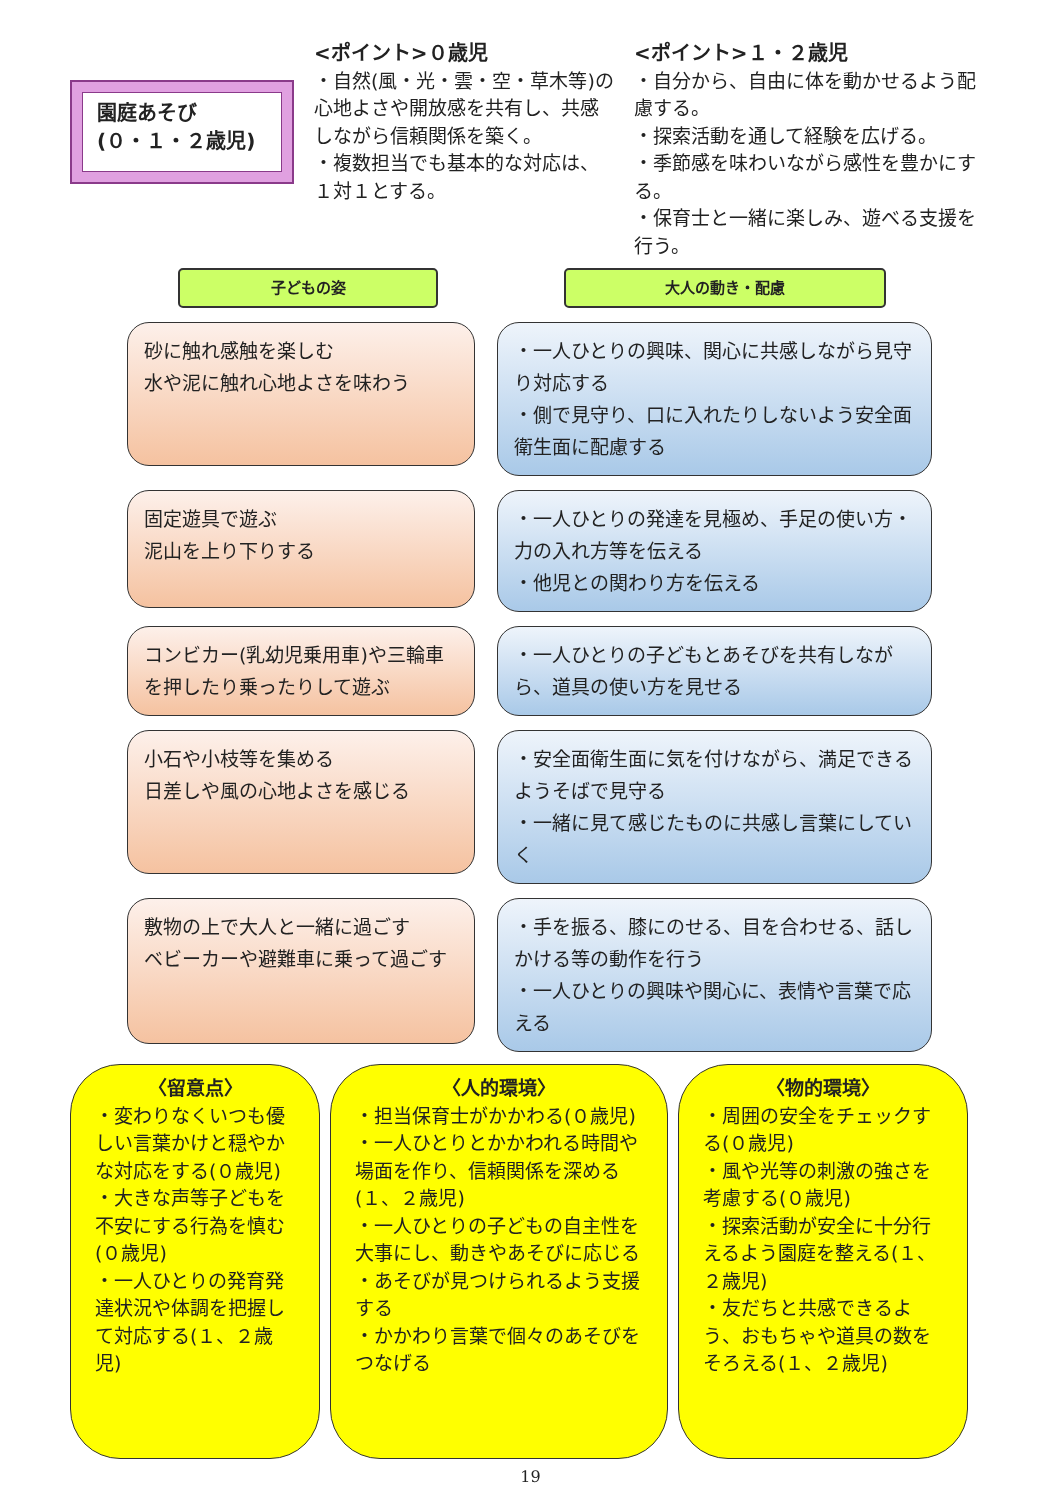園庭あそび
(０・１・２歳児)
<ポイント>０歳児
・自然(風・光・雲・空・草木等)の心地よさや開放感を共有し、共感しながら信頼関係を築く。
・複数担当でも基本的な対応は、１対１とする。
<ポイント>１・２歳児
・自分から、自由に体を動かせるよう配慮する。
・探索活動を通して経験を広げる。
・季節感を味わいながら感性を豊かにする。
・保育士と一緒に楽しみ、遊べる支援を行う。
子どもの姿 大人の動き・配慮
砂に触れ感触を楽しむ
水や泥に触れ心地よさを味わう
・一人ひとりの興味、関心に共感しながら見守り対応する
・側で見守り、口に入れたりしないよう安全面衛生面に配慮する
固定遊具で遊ぶ
泥山を上り下りする
・一人ひとりの発達を見極め、手足の使い方・力の入れ方等を伝える
・他児との関わり方を伝える
コンビカー(乳幼児乗用車)や三輪車を押したり乗ったりして遊ぶ
・一人ひとりの子どもとあそびを共有しながら、道具の使い方を見せる
小石や小枝等を集める
日差しや風の心地よさを感じる
・安全面衛生面に気を付けながら、満足できるようそばで見守る
・一緒に見て感じたものに共感し言葉にしていく
敷物の上で大人と一緒に過ごす
ベビーカーや避難車に乗って過ごす
・手を振る、膝にのせる、目を合わせる、話しかける等の動作を行う
・一人ひとりの興味や関心に、表情や言葉で応える
〈留意点〉
・変わりなくいつも優しい言葉かけと穏やかな対応をする(０歳児)
・大きな声等子どもを不安にする行為を慎む(０歳児)
・一人ひとりの発育発達状況や体調を把握して対応する(１、２歳児)
〈人的環境〉
・担当保育士がかかわる(０歳児)
・一人ひとりとかかわれる時間や場面を作り、信頼関係を深める(１、２歳児)
・一人ひとりの子どもの自主性を大事にし、動きやあそびに応じる
・あそびが見つけられるよう支援する
・かかわり言葉で個々のあそびをつなげる
〈物的環境〉
・周囲の安全をチェックする(０歳児)
・風や光等の刺激の強さを考慮する(０歳児)
・探索活動が安全に十分行えるよう園庭を整える(１、２歳児)
・友だちと共感できるよう、おもちゃや道具の数をそろえる(１、２歳児)
19